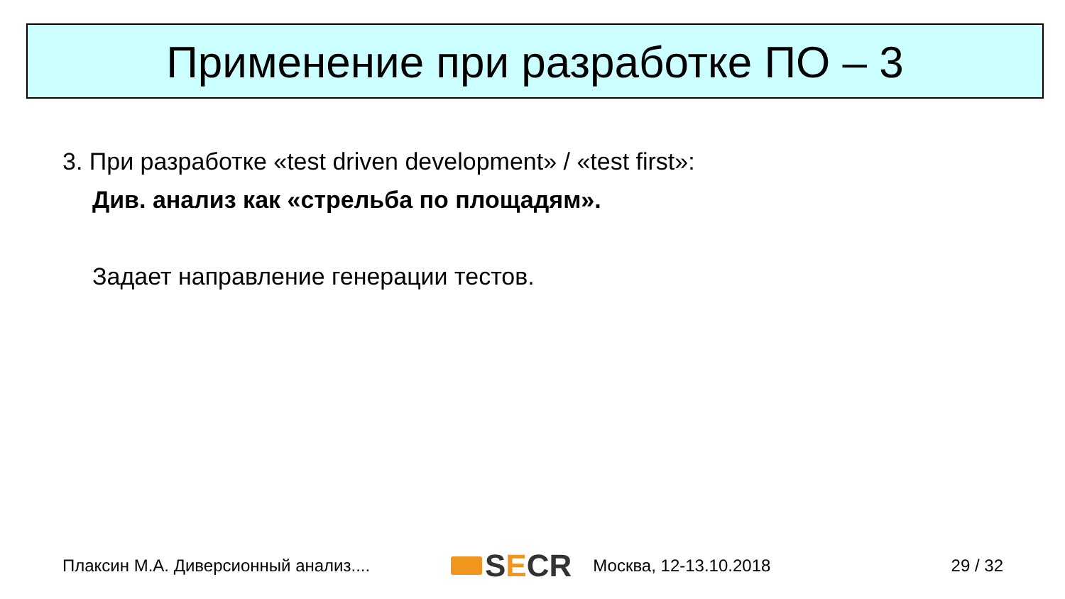Применение при разработке ПО – 3
3. При разработке «test driven development» / «test first»:
Див. анализ как «стрельба по площадям».
Задает направление генерации тестов.
Плаксин М.А. Диверсионный анализ.... S E CR Москва, 12-13.10.2018 29 / 32